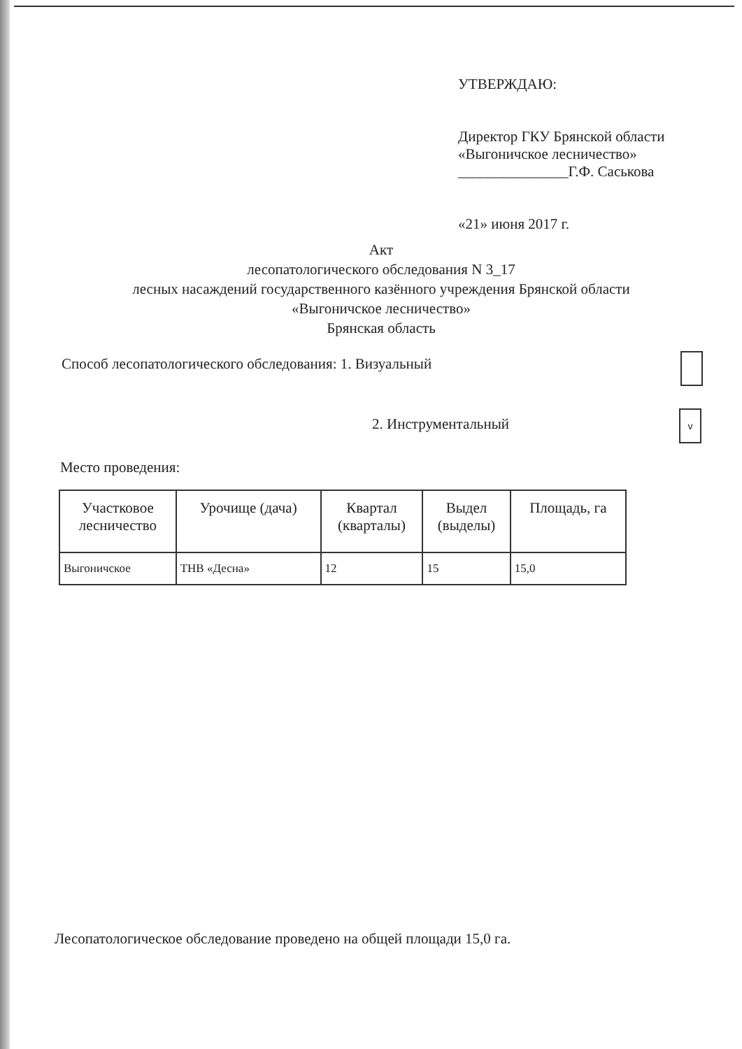УТВЕРЖДАЮ:
Директор ГКУ Брянской области
«Выгоничское лесничество»
_______________Г.Ф. Саськова
«21» июня 2017 г.
Акт
лесопатологического обследования N 3_17
лесных насаждений государственного казённого учреждения Брянской области
«Выгоничское лесничество»
Брянская область
Способ лесопатологического обследования: 1. Визуальный
2. Инструментальный
v
Место проведения:
| Участковое лесничество | Урочище (дача) | Квартал (кварталы) | Выдел (выделы) | Площадь, га |
| --- | --- | --- | --- | --- |
| Выгоничское | ТНВ «Десна» | 12 | 15 | 15,0 |
Лесопатологическое обследование проведено на общей площади 15,0 га.